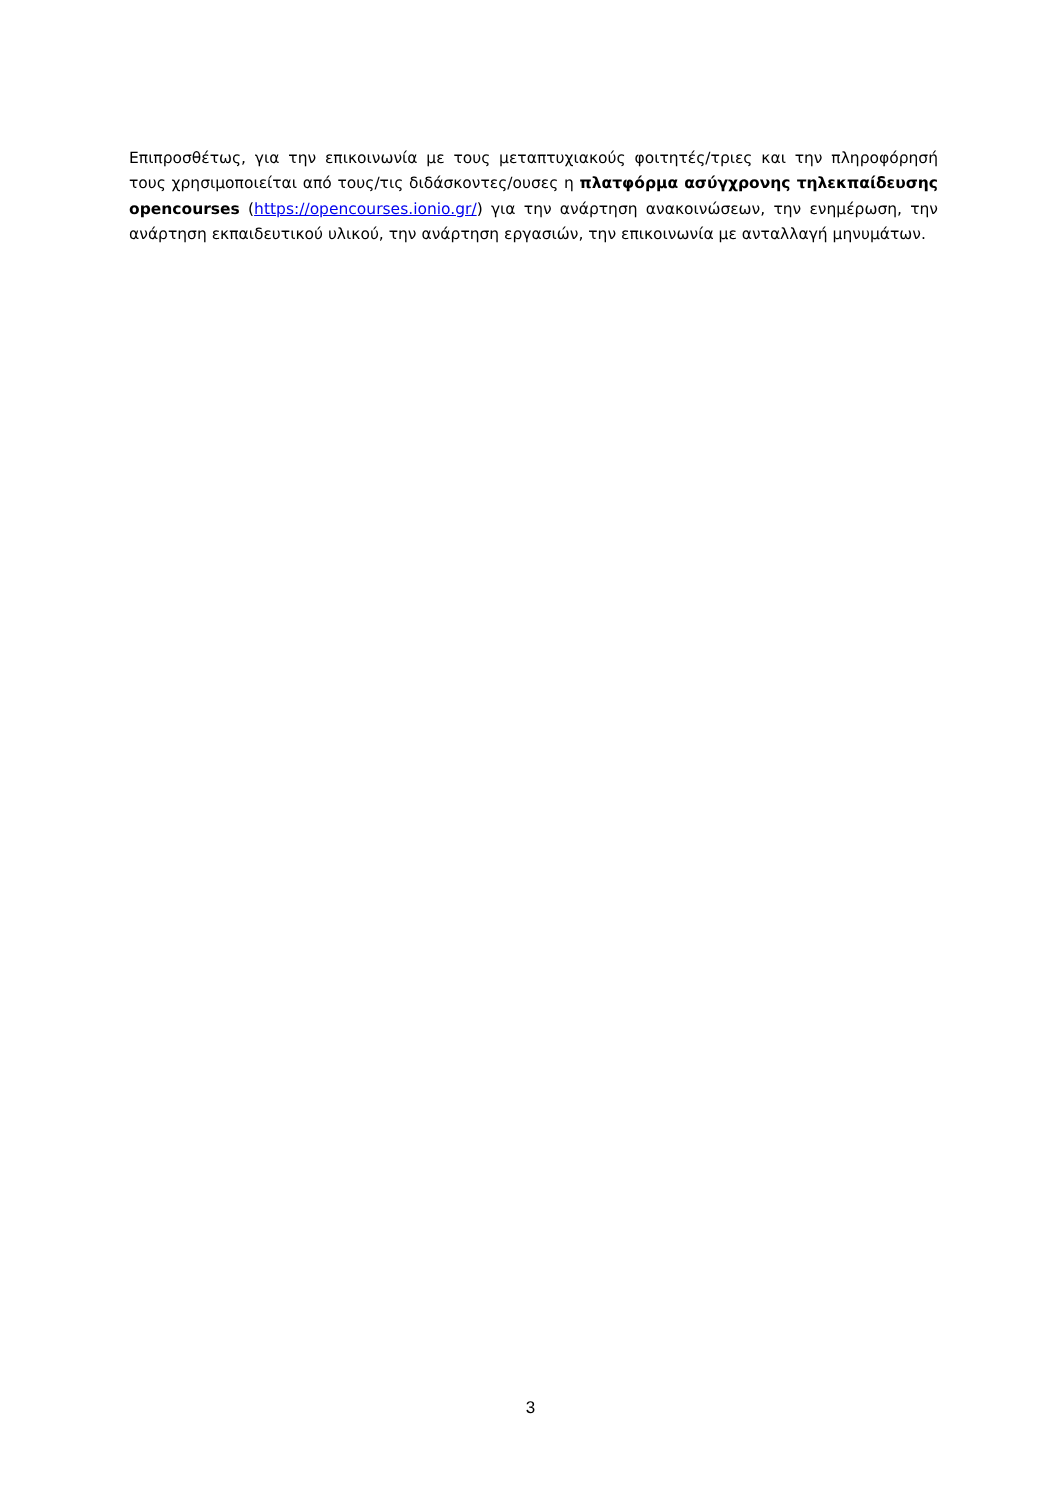Επιπροσθέτως, για την επικοινωνία με τους μεταπτυχιακούς φοιτητές/τριες και την πληροφόρησή τους χρησιμοποιείται από τους/τις διδάσκοντες/ουσες η πλατφόρμα ασύγχρονης τηλεκπαίδευσης opencourses (https://opencourses.ionio.gr/) για την ανάρτηση ανακοινώσεων, την ενημέρωση, την ανάρτηση εκπαιδευτικού υλικού, την ανάρτηση εργασιών, την επικοινωνία με ανταλλαγή μηνυμάτων.
3